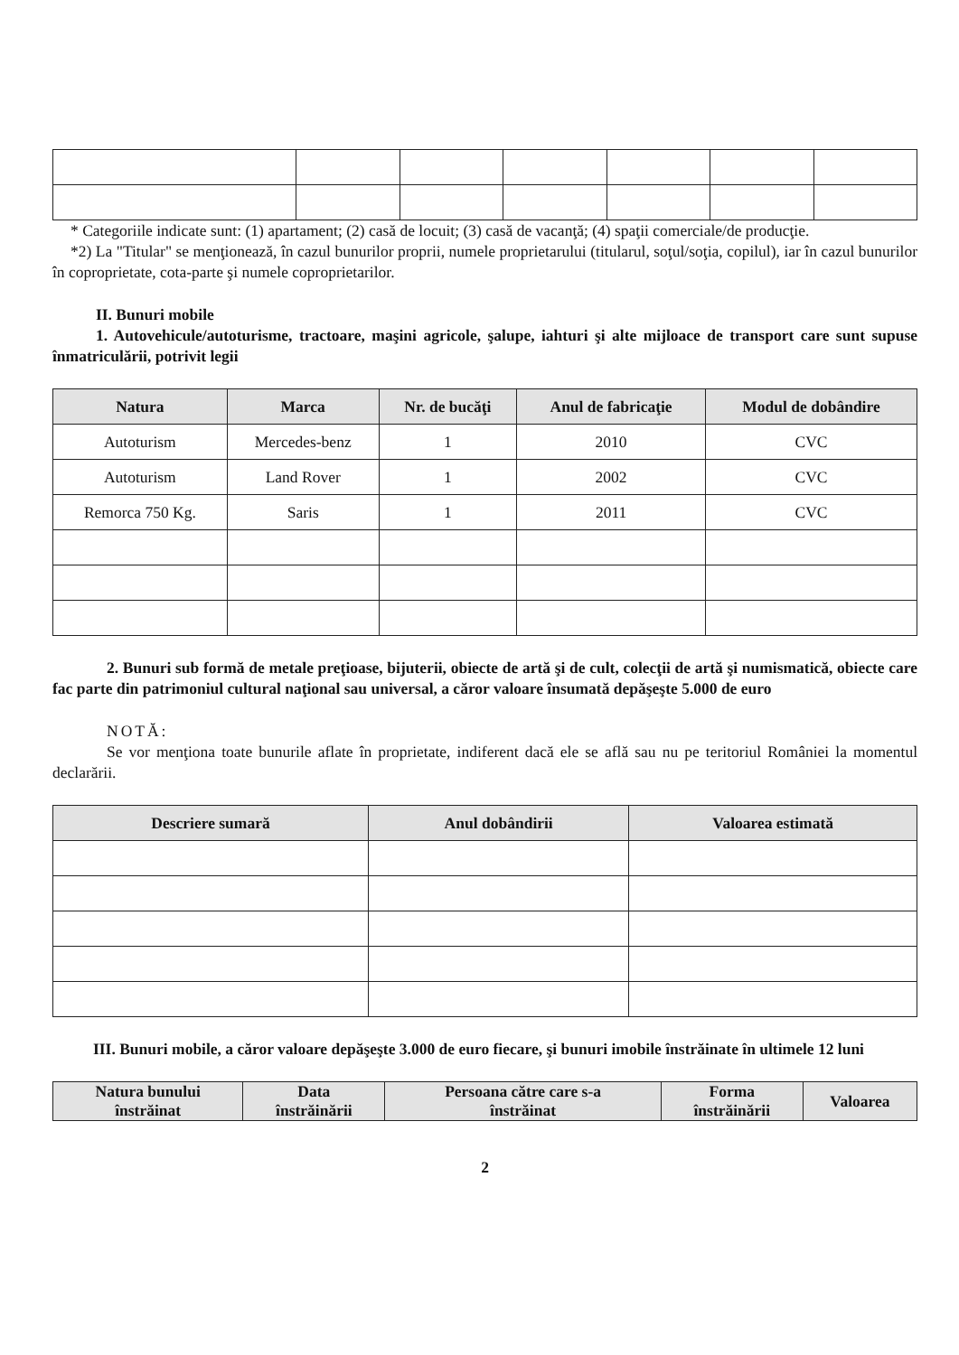* Categoriile indicate sunt: (1) apartament; (2) casă de locuit; (3) casă de vacanţă; (4) spaţii comerciale/de producţie.
*2) La "Titular" se menţionează, în cazul bunurilor proprii, numele proprietarului (titularul, soţul/soţia, copilul), iar în cazul bunurilor în coproprietate, cota-parte şi numele coproprietarilor.
II. Bunuri mobile
1. Autovehicule/autoturisme, tractoare, maşini agricole, şalupe, iahturi şi alte mijloace de transport care sunt supuse înmatriculării, potrivit legii
| Natura | Marca | Nr. de bucăţi | Anul de fabricaţie | Modul de dobândire |
| --- | --- | --- | --- | --- |
| Autoturism | Mercedes-benz | 1 | 2010 | CVC |
| Autoturism | Land Rover | 1 | 2002 | CVC |
| Remorca 750 Kg. | Saris | 1 | 2011 | CVC |
2. Bunuri sub formă de metale preţioase, bijuterii, obiecte de artă şi de cult, colecţii de artă şi numismatică, obiecte care fac parte din patrimoniul cultural naţional sau universal, a căror valoare însumată depăşeşte 5.000 de euro
NOTĂ:
Se vor menţiona toate bunurile aflate în proprietate, indiferent dacă ele se află sau nu pe teritoriul României la momentul declarării.
| Descriere sumară | Anul dobândirii | Valoarea estimată |
| --- | --- | --- |
III. Bunuri mobile, a căror valoare depăşeşte 3.000 de euro fiecare, şi bunuri imobile înstrăinate în ultimele 12 luni
| Natura bunului înstrăinat | Data înstrăinării | Persoana către care s-a înstrăinat | Forma înstrăinării | Valoarea |
| --- | --- | --- | --- | --- |
2